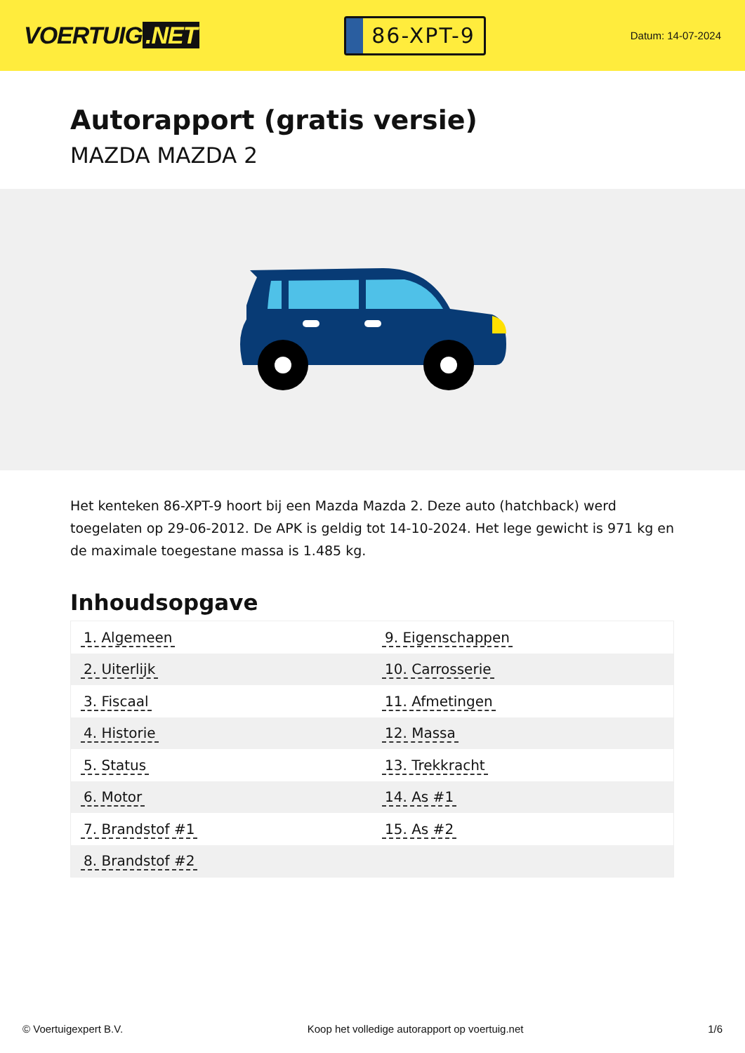VOERTUIG.NET
86-XPT-9
Datum: 14-07-2024
Autorapport (gratis versie)
MAZDA MAZDA 2
Het kenteken 86-XPT-9 hoort bij een Mazda Mazda 2. Deze auto (hatchback) werd toegelaten op 29-06-2012. De APK is geldig tot 14-10-2024. Het lege gewicht is 971 kg en de maximale toegestane massa is 1.485 kg.
Inhoudsopgave
| 1. Algemeen | 9. Eigenschappen |
| 2. Uiterlijk | 10. Carrosserie |
| 3. Fiscaal | 11. Afmetingen |
| 4. Historie | 12. Massa |
| 5. Status | 13. Trekkracht |
| 6. Motor | 14. As #1 |
| 7. Brandstof #1 | 15. As #2 |
| 8. Brandstof #2 | |
© Voertuigexpert B.V. Koop het volledige autorapport op voertuig.net 1/6